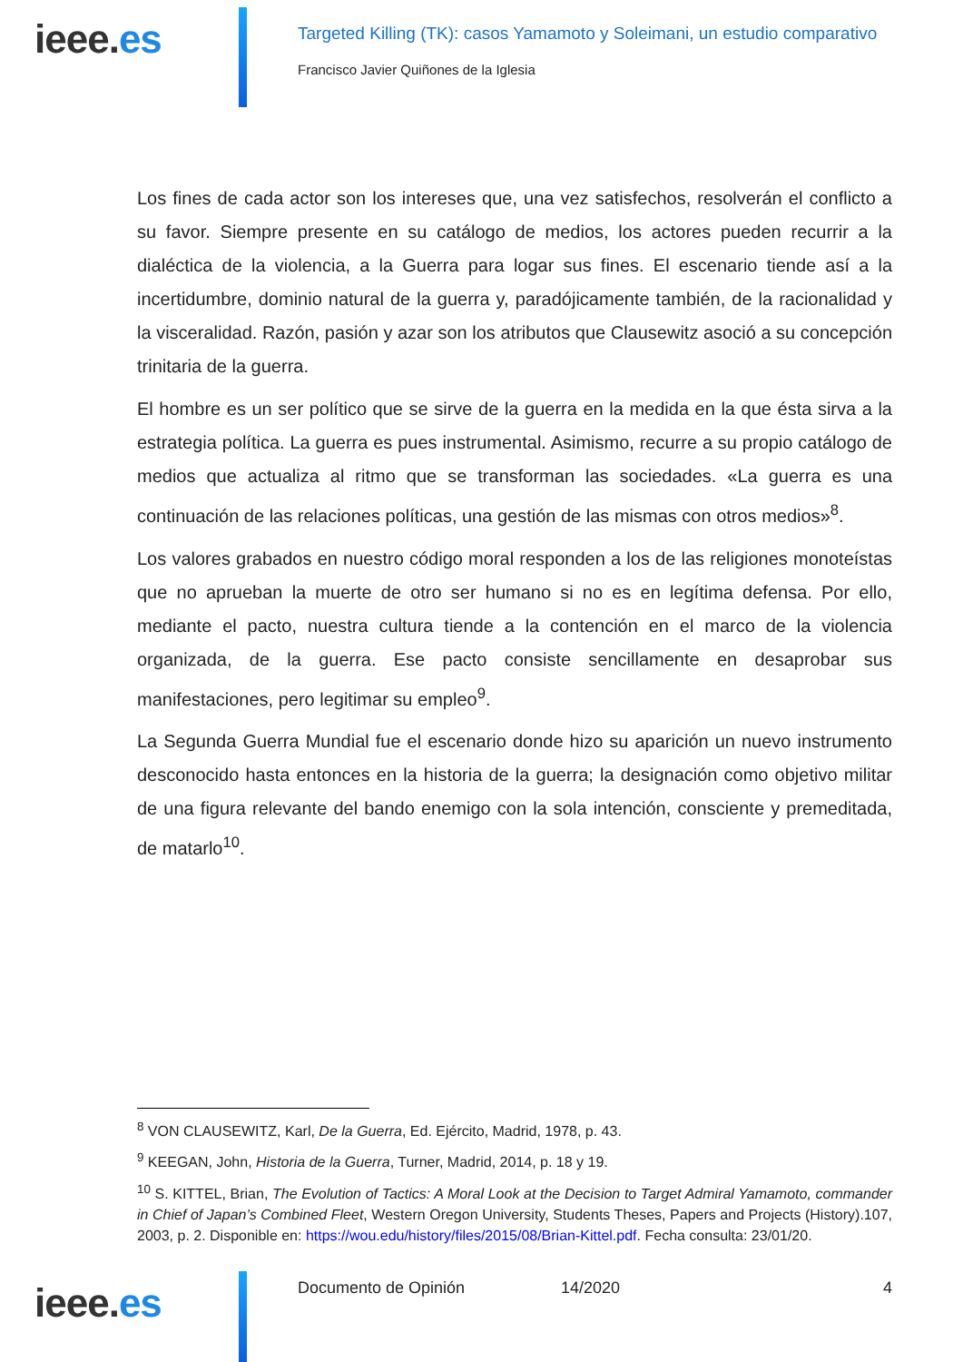ieee.es
Targeted Killing (TK): casos Yamamoto y Soleimani, un estudio comparativo
Francisco Javier Quiñones de la Iglesia
Los fines de cada actor son los intereses que, una vez satisfechos, resolverán el conflicto a su favor. Siempre presente en su catálogo de medios, los actores pueden recurrir a la dialéctica de la violencia, a la Guerra para logar sus fines. El escenario tiende así a la incertidumbre, dominio natural de la guerra y, paradójicamente también, de la racionalidad y la visceralidad. Razón, pasión y azar son los atributos que Clausewitz asoció a su concepción trinitaria de la guerra.
El hombre es un ser político que se sirve de la guerra en la medida en la que ésta sirva a la estrategia política. La guerra es pues instrumental. Asimismo, recurre a su propio catálogo de medios que actualiza al ritmo que se transforman las sociedades. «La guerra es una continuación de las relaciones políticas, una gestión de las mismas con otros medios»<sup>8</sup>.
Los valores grabados en nuestro código moral responden a los de las religiones monoteístas que no aprueban la muerte de otro ser humano si no es en legítima defensa. Por ello, mediante el pacto, nuestra cultura tiende a la contención en el marco de la violencia organizada, de la guerra. Ese pacto consiste sencillamente en desaprobar sus manifestaciones, pero legitimar su empleo<sup>9</sup>.
La Segunda Guerra Mundial fue el escenario donde hizo su aparición un nuevo instrumento desconocido hasta entonces en la historia de la guerra; la designación como objetivo militar de una figura relevante del bando enemigo con la sola intención, consciente y premeditada, de matarlo<sup>10</sup>.
<sup>8</sup> VON CLAUSEWITZ, Karl, De la Guerra, Ed. Ejército, Madrid, 1978, p. 43.
<sup>9</sup> KEEGAN, John, Historia de la Guerra, Turner, Madrid, 2014, p. 18 y 19.
<sup>10</sup> S. KITTEL, Brian, The Evolution of Tactics: A Moral Look at the Decision to Target Admiral Yamamoto, commander in Chief of Japan’s Combined Fleet, Western Oregon University, Students Theses, Papers and Projects (History).107, 2003, p. 2. Disponible en: https://wou.edu/history/files/2015/08/Brian-Kittel.pdf. Fecha consulta: 23/01/20.
ieee.es
Documento de Opinión 14/2020 4